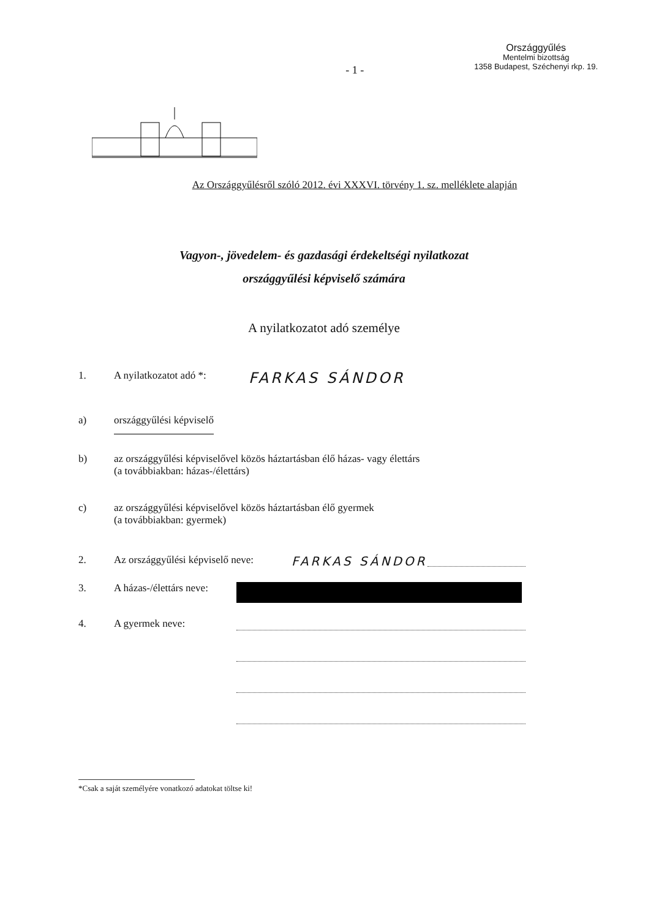- 1 -
Országgyűlés
Mentelmi bizottság
1358 Budapest, Széchenyi rkp. 19.
Az Országgyűlésről szóló 2012. évi XXXVI. törvény 1. sz. melléklete alapján
Vagyon-, jövedelem- és gazdasági érdekeltségi nyilatkozat
országgyűlési képviselő számára
A nyilatkozatot adó személye
1. A nyilatkozatot adó *: FARKAS SÁNDOR
a) országgyűlési képviselő
b) az országgyűlési képviselővel közös háztartásban élő házas- vagy élettárs
(a továbbiakban: házas-/élettárs)
c) az országgyűlési képviselővel közös háztartásban élő gyermek
(a továbbiakban: gyermek)
2. Az országgyűlési képviselő neve: FARKAS SÁNDOR
3. A házas-/élettárs neve:
4. A gyermek neve:
*Csak a saját személyére vonatkozó adatokat töltse ki!